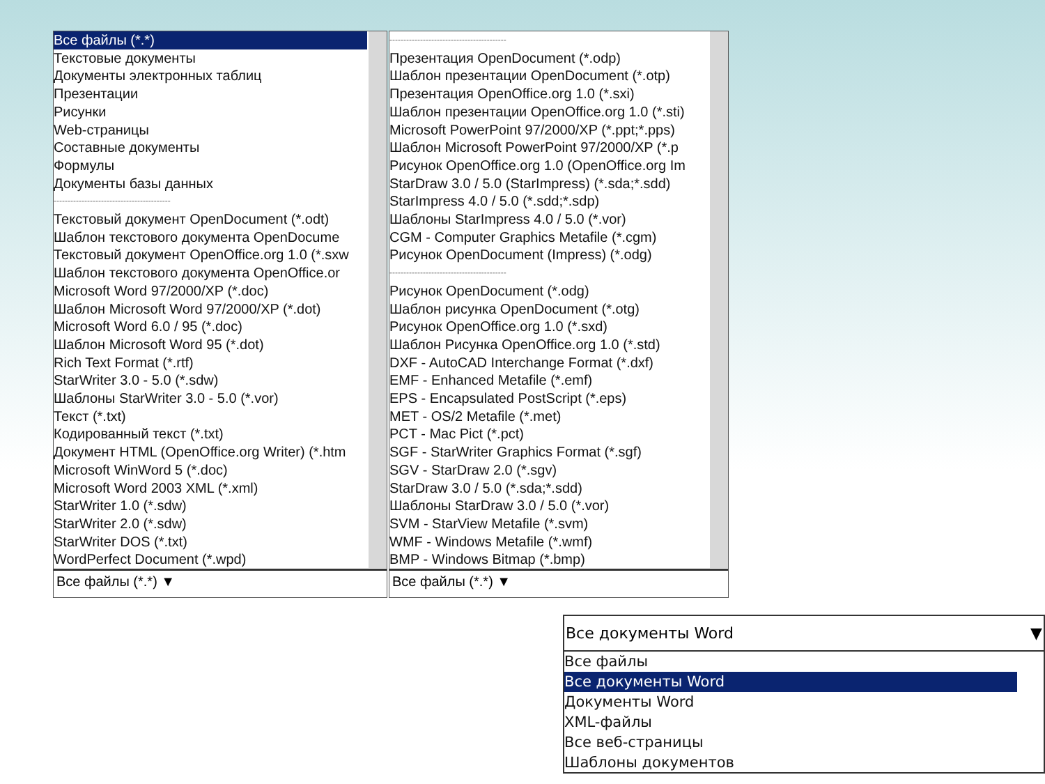Все файлы (*.*)
Текстовые документы
Документы электронных таблиц
Презентации
Рисунки
Web-страницы
Составные документы
Формулы
Документы базы данных
------------------------------------------
Текстовый документ OpenDocument (*.odt)
Шаблон текстового документа OpenDocume
Текстовый документ OpenOffice.org 1.0 (*.sxw
Шаблон текстового документа OpenOffice.or
Microsoft Word 97/2000/XP (*.doc)
Шаблон Microsoft Word 97/2000/XP (*.dot)
Microsoft Word 6.0 / 95 (*.doc)
Шаблон Microsoft Word 95 (*.dot)
Rich Text Format (*.rtf)
StarWriter 3.0 - 5.0 (*.sdw)
Шаблоны StarWriter 3.0 - 5.0 (*.vor)
Текст (*.txt)
Кодированный текст (*.txt)
Документ HTML (OpenOffice.org Writer) (*.htm
Microsoft WinWord 5 (*.doc)
Microsoft Word 2003 XML (*.xml)
StarWriter 1.0 (*.sdw)
StarWriter 2.0 (*.sdw)
StarWriter DOS (*.txt)
WordPerfect Document (*.wpd)
Все файлы (*.*) ▼
------------------------------------------
Презентация OpenDocument (*.odp)
Шаблон презентации OpenDocument (*.otp)
Презентация OpenOffice.org 1.0 (*.sxi)
Шаблон презентации OpenOffice.org 1.0 (*.sti)
Microsoft PowerPoint 97/2000/XP (*.ppt;*.pps)
Шаблон Microsoft PowerPoint 97/2000/XP (*.p
Рисунок OpenOffice.org 1.0 (OpenOffice.org Im
StarDraw 3.0 / 5.0 (StarImpress) (*.sda;*.sdd)
StarImpress 4.0 / 5.0 (*.sdd;*.sdp)
Шаблоны StarImpress 4.0 / 5.0 (*.vor)
CGM - Computer Graphics Metafile (*.cgm)
Рисунок OpenDocument (Impress) (*.odg)
------------------------------------------
Рисунок OpenDocument (*.odg)
Шаблон рисунка OpenDocument (*.otg)
Рисунок OpenOffice.org 1.0 (*.sxd)
Шаблон Рисунка OpenOffice.org 1.0 (*.std)
DXF - AutoCAD Interchange Format (*.dxf)
EMF - Enhanced Metafile (*.emf)
EPS - Encapsulated PostScript (*.eps)
MET - OS/2 Metafile (*.met)
PCT - Mac Pict (*.pct)
SGF - StarWriter Graphics Format (*.sgf)
SGV - StarDraw 2.0 (*.sgv)
StarDraw 3.0 / 5.0 (*.sda;*.sdd)
Шаблоны StarDraw 3.0 / 5.0 (*.vor)
SVM - StarView Metafile (*.svm)
WMF - Windows Metafile (*.wmf)
BMP - Windows Bitmap (*.bmp)
Все файлы (*.*) ▼
Все документы Word ▼
Все файлы
Все документы Word
Документы Word
XML-файлы
Все веб-страницы
Шаблоны документов